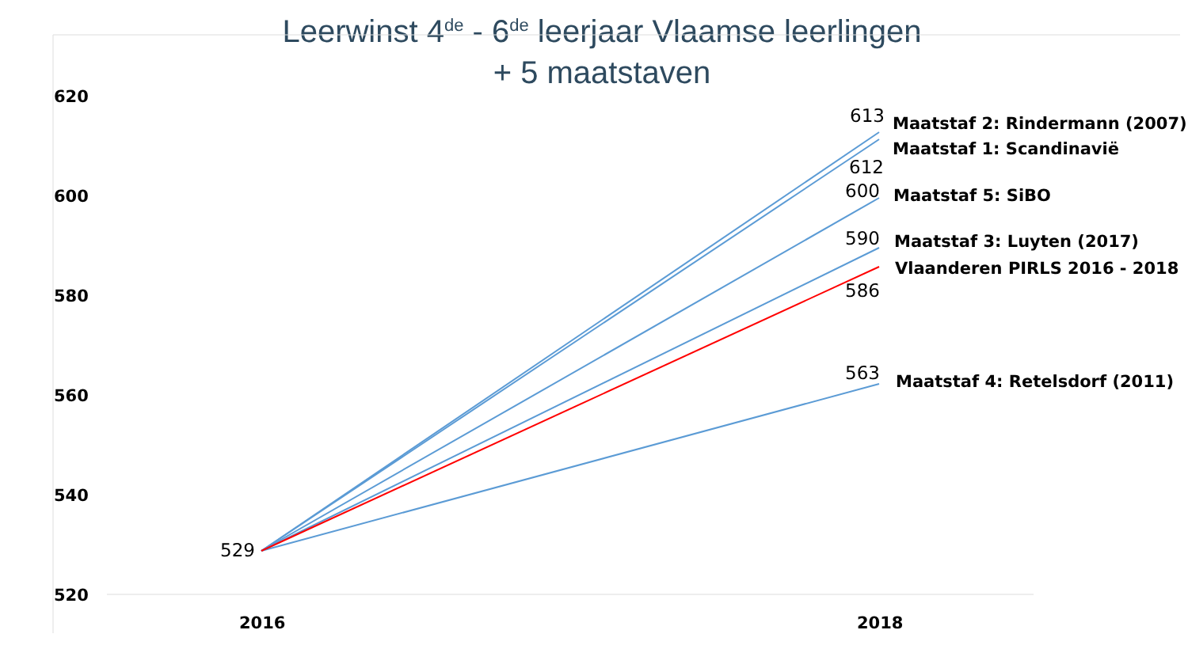Leerwinst 4<sup>de</sup> - 6<sup>de</sup> leerjaar Vlaamse leerlingen
+ 5 maatstaven
620
600
580
560
540
520
529
613 Maatstaf 2: Rindermann (2007)
Maatstaf 1: Scandinavië
612
600 Maatstaf 5: SiBO
590 Maatstaf 3: Luyten (2017)
Vlaanderen PIRLS 2016 - 2018
586
563 Maatstaf 4: Retelsdorf (2011)
2016 2018